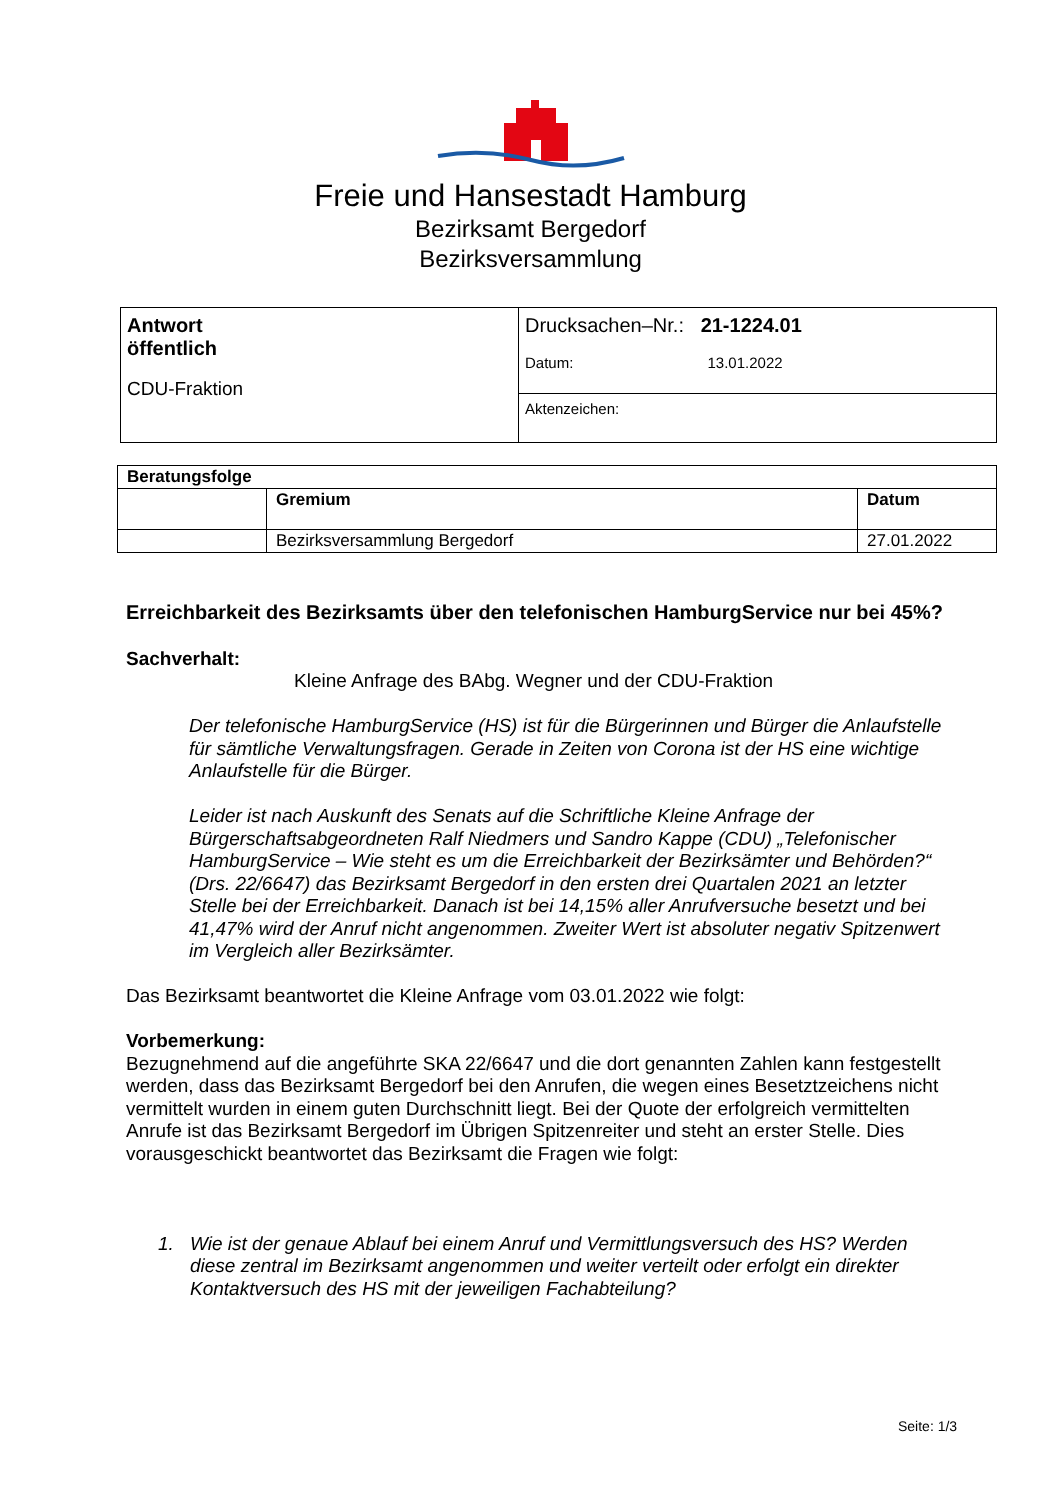Freie und Hansestadt Hamburg
Bezirksamt Bergedorf
Bezirksversammlung
| Antwort öffentlich CDU-Fraktion | Drucksachen–Nr.: 21-1224.01 Datum: 13.01.2022 |
| | Aktenzeichen: |
| Beratungsfolge | | |
| | Gremium | Datum |
| | Bezirksversammlung Bergedorf | 27.01.2022 |
Erreichbarkeit des Bezirksamts über den telefonischen HamburgService nur bei 45%?
Sachverhalt:
Kleine Anfrage des BAbg. Wegner und der CDU-Fraktion
Der telefonische HamburgService (HS) ist für die Bürgerinnen und Bürger die Anlaufstelle für sämtliche Verwaltungsfragen. Gerade in Zeiten von Corona ist der HS eine wichtige Anlaufstelle für die Bürger.
Leider ist nach Auskunft des Senats auf die Schriftliche Kleine Anfrage der Bürgerschaftsabgeordneten Ralf Niedmers und Sandro Kappe (CDU) „Telefonischer HamburgService – Wie steht es um die Erreichbarkeit der Bezirksämter und Behörden?“ (Drs. 22/6647) das Bezirksamt Bergedorf in den ersten drei Quartalen 2021 an letzter Stelle bei der Erreichbarkeit. Danach ist bei 14,15% aller Anrufversuche besetzt und bei 41,47% wird der Anruf nicht angenommen. Zweiter Wert ist absoluter negativ Spitzenwert im Vergleich aller Bezirksämter.
Das Bezirksamt beantwortet die Kleine Anfrage vom 03.01.2022 wie folgt:
Vorbemerkung:
Bezugnehmend auf die angeführte SKA 22/6647 und die dort genannten Zahlen kann festgestellt werden, dass das Bezirksamt Bergedorf bei den Anrufen, die wegen eines Besetztzeichens nicht vermittelt wurden in einem guten Durchschnitt liegt. Bei der Quote der erfolgreich vermittelten Anrufe ist das Bezirksamt Bergedorf im Übrigen Spitzenreiter und steht an erster Stelle. Dies vorausgeschickt beantwortet das Bezirksamt die Fragen wie folgt:
1. Wie ist der genaue Ablauf bei einem Anruf und Vermittlungsversuch des HS? Werden diese zentral im Bezirksamt angenommen und weiter verteilt oder erfolgt ein direkter Kontaktversuch des HS mit der jeweiligen Fachabteilung?
Seite: 1/3